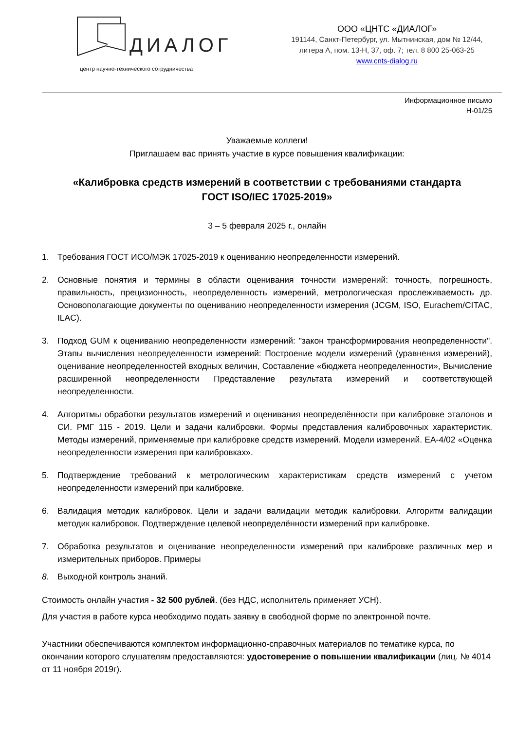ДИАЛОГ
центр научно-технического сотрудничества
ООО «ЦНТС «ДИАЛОГ»
191144, Санкт-Петербург, ул. Мытнинская, дом № 12/44,
литера А, пом. 13-Н, 37, оф. 7; тел. 8 800 25-063-25
www.cnts-dialog.ru
Информационное письмо
Н-01/25
Уважаемые коллеги!
Приглашаем вас принять участие в курсе повышения квалификации:
«Калибровка средств измерений в соответствии с требованиями стандарта
ГОСТ ISO/IEC 17025-2019»
3 – 5 февраля 2025 г., онлайн
1. Требования ГОСТ ИСО/МЭК 17025-2019 к оцениванию неопределенности измерений.
2. Основные понятия и термины в области оценивания точности измерений: точность, погрешность, правильность, прецизионность, неопределенность измерений, метрологическая прослеживаемость др. Основополагающие документы по оцениванию неопределенности измерения (JCGM, ISO, Eurachem/CITAC, ILAC).
3. Подход GUM к оцениванию неопределенности измерений: "закон трансформирования неопределенности". Этапы вычисления неопределенности измерений: Построение модели измерений (уравнения измерений), оценивание неопределенностей входных величин, Составление «бюджета неопределенности», Вычисление расширенной неопределенности Представление результата измерений и соответствующей неопределенности.
4. Алгоритмы обработки результатов измерений и оценивания неопределённости при калибровке эталонов и СИ. РМГ 115 - 2019. Цели и задачи калибровки. Формы представления калибровочных характеристик. Методы измерений, применяемые при калибровке средств измерений. Модели измерений. EA-4/02 «Оценка неопределенности измерения при калибровках».
5. Подтверждение требований к метрологическим характеристикам средств измерений с учетом неопределенности измерений при калибровке.
6. Валидация методик калибровок. Цели и задачи валидации методик калибровки. Алгоритм валидации методик калибровок. Подтверждение целевой неопределённости измерений при калибровке.
7. Обработка результатов и оценивание неопределенности измерений при калибровке различных мер и измерительных приборов. Примеры
8. Выходной контроль знаний.
Стоимость онлайн участия - 32 500 рублей. (без НДС, исполнитель применяет УСН).
Для участия в работе курса необходимо подать заявку в свободной форме по электронной почте.
Участники обеспечиваются комплектом информационно-справочных материалов по тематике курса, по окончании которого слушателям предоставляются: удостоверение о повышении квалификации (лиц. № 4014 от 11 ноября 2019г).